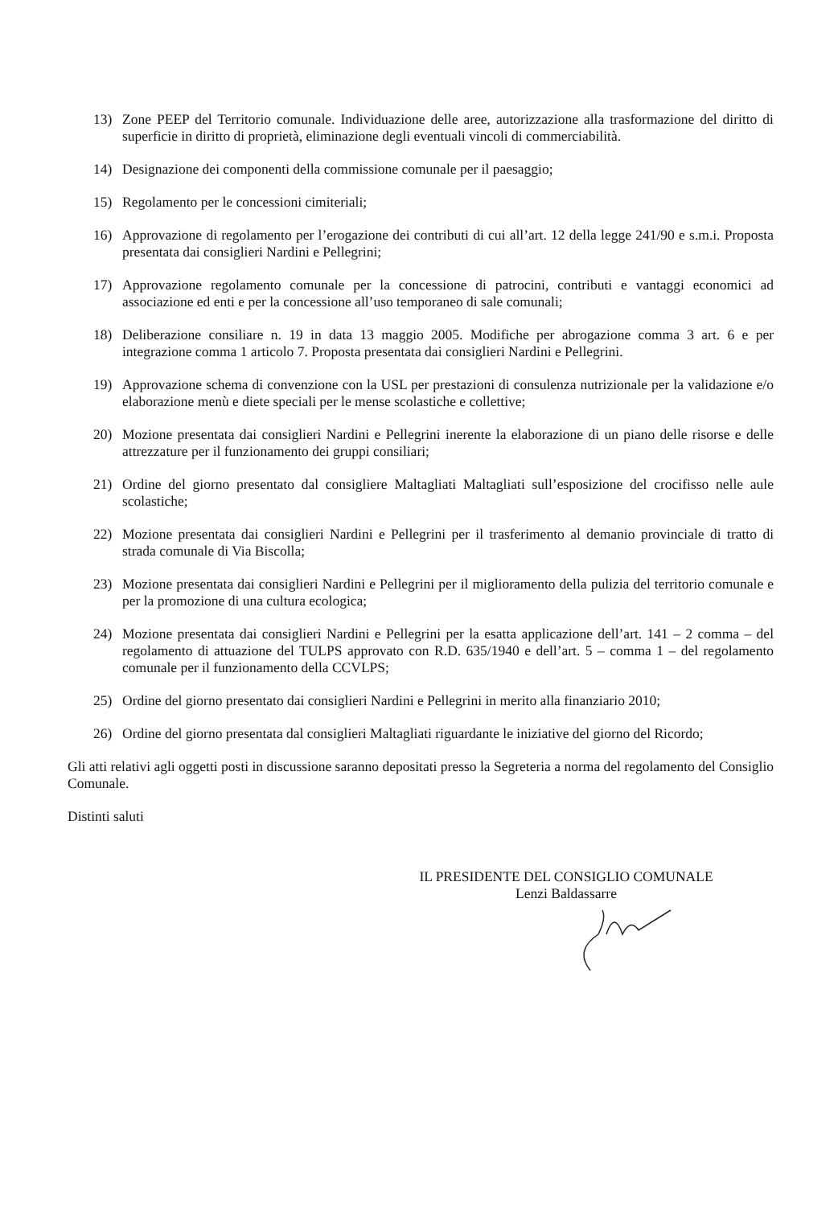13) Zone PEEP del Territorio comunale. Individuazione delle aree, autorizzazione alla trasformazione del diritto di superficie in diritto di proprietà, eliminazione degli eventuali vincoli di commerciabilità.
14) Designazione dei componenti della commissione comunale per il paesaggio;
15) Regolamento per le concessioni cimiteriali;
16) Approvazione di regolamento per l’erogazione dei contributi di cui all’art. 12 della legge 241/90 e s.m.i. Proposta presentata dai consiglieri Nardini e Pellegrini;
17) Approvazione regolamento comunale per la concessione di patrocini, contributi e vantaggi economici ad associazione ed enti e per la concessione all’uso temporaneo di sale comunali;
18) Deliberazione consiliare n. 19 in data 13 maggio 2005. Modifiche per abrogazione comma 3 art. 6 e per integrazione comma 1 articolo 7. Proposta presentata dai consiglieri Nardini e Pellegrini.
19) Approvazione schema di convenzione con la USL per prestazioni di consulenza nutrizionale per la validazione e/o elaborazione menù e diete speciali per le mense scolastiche e collettive;
20) Mozione presentata dai consiglieri Nardini e Pellegrini inerente la elaborazione di un piano delle risorse e delle attrezzature per il funzionamento dei gruppi consiliari;
21) Ordine del giorno presentato dal consigliere Maltagliati Maltagliati sull’esposizione del crocifisso nelle aule scolastiche;
22) Mozione presentata dai consiglieri Nardini e Pellegrini per il trasferimento al demanio provinciale di tratto di strada comunale di Via Biscolla;
23) Mozione presentata dai consiglieri Nardini e Pellegrini per il miglioramento della pulizia del territorio comunale e per la promozione di una cultura ecologica;
24) Mozione presentata dai consiglieri Nardini e Pellegrini per la esatta applicazione dell’art. 141 – 2 comma – del regolamento di attuazione del TULPS approvato con R.D. 635/1940 e dell’art. 5 – comma 1 – del regolamento comunale per il funzionamento della CCVLPS;
25) Ordine del giorno presentato dai consiglieri Nardini e Pellegrini in merito alla finanziario 2010;
26) Ordine del giorno presentata dal consiglieri Maltagliati riguardante le iniziative del giorno del Ricordo;
Gli atti relativi agli oggetti posti in discussione saranno depositati presso la Segreteria a norma del regolamento del Consiglio Comunale.
Distinti saluti
IL PRESIDENTE DEL CONSIGLIO COMUNALE
Lenzi Baldassarre